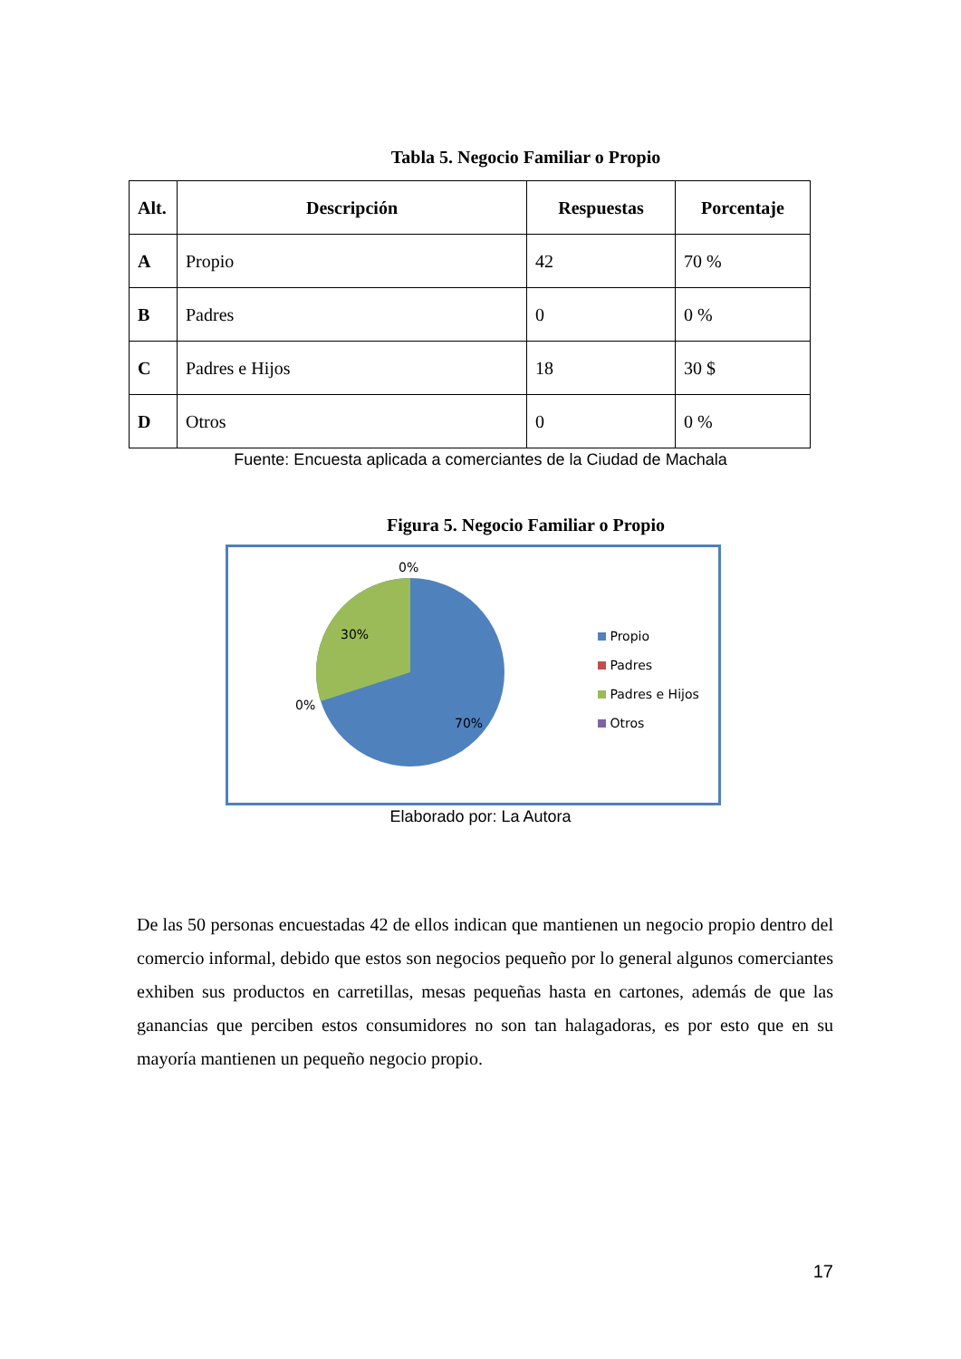Tabla 5. Negocio Familiar o Propio
| Alt. | Descripción | Respuestas | Porcentaje |
| --- | --- | --- | --- |
| A | Propio | 42 | 70 % |
| B | Padres | 0 | 0 % |
| C | Padres e Hijos | 18 | 30 $ |
| D | Otros | 0 | 0 % |
Fuente: Encuesta aplicada a comerciantes de la Ciudad de Machala
Figura 5. Negocio Familiar o Propio
0%
30%
0%
70%
Propio
Padres
Padres e Hijos
Otros
Elaborado por: La Autora
De las 50 personas encuestadas 42 de ellos indican que mantienen un negocio propio dentro del comercio informal, debido que estos son negocios pequeño por lo general algunos comerciantes exhiben sus productos en carretillas, mesas pequeñas hasta en cartones, además de que las ganancias que perciben estos consumidores no son tan halagadoras, es por esto que en su mayoría mantienen un pequeño negocio propio.
17